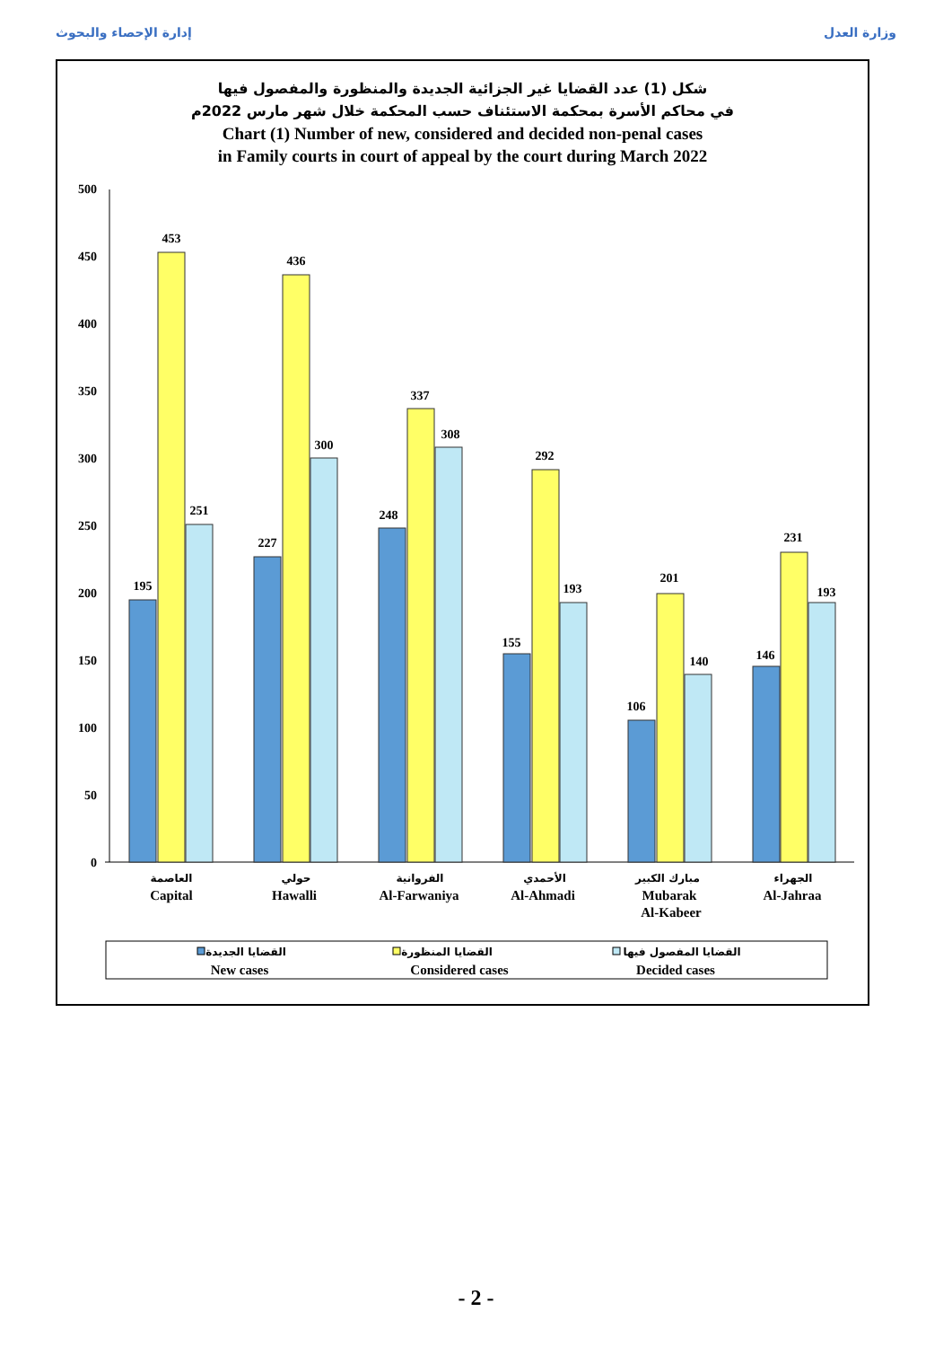إدارة الإحصاء والبحوث وزارة العدل
شكل (1) عدد القضايا غير الجزائية الجديدة والمنظورة والمفصول فيها
في محاكم الأسرة بمحكمة الاستئناف حسب المحكمة خلال شهر مارس 2022م
Chart (1) Number of new, considered and decided non-penal cases
in Family courts in court of appeal by the court during March 2022
0
50
100
150
200
250
300
350
400
450
500
195
453
251
227
436
300
248
337
308
155
292
193
106
201
140
146
231
193
Capital
Hawalli
Al-Farwaniya
Al-Ahmadi
Mubarak
Al-Kabeer
Al-Jahraa
العاصمة
حولي
الفروانية
الأحمدي
مبارك الكبير
الجهراء
New cases
Considered cases
Decided cases
القضايا الجديدة
القضايا المنظورة
القضايا المفصول فيها
- 2 -